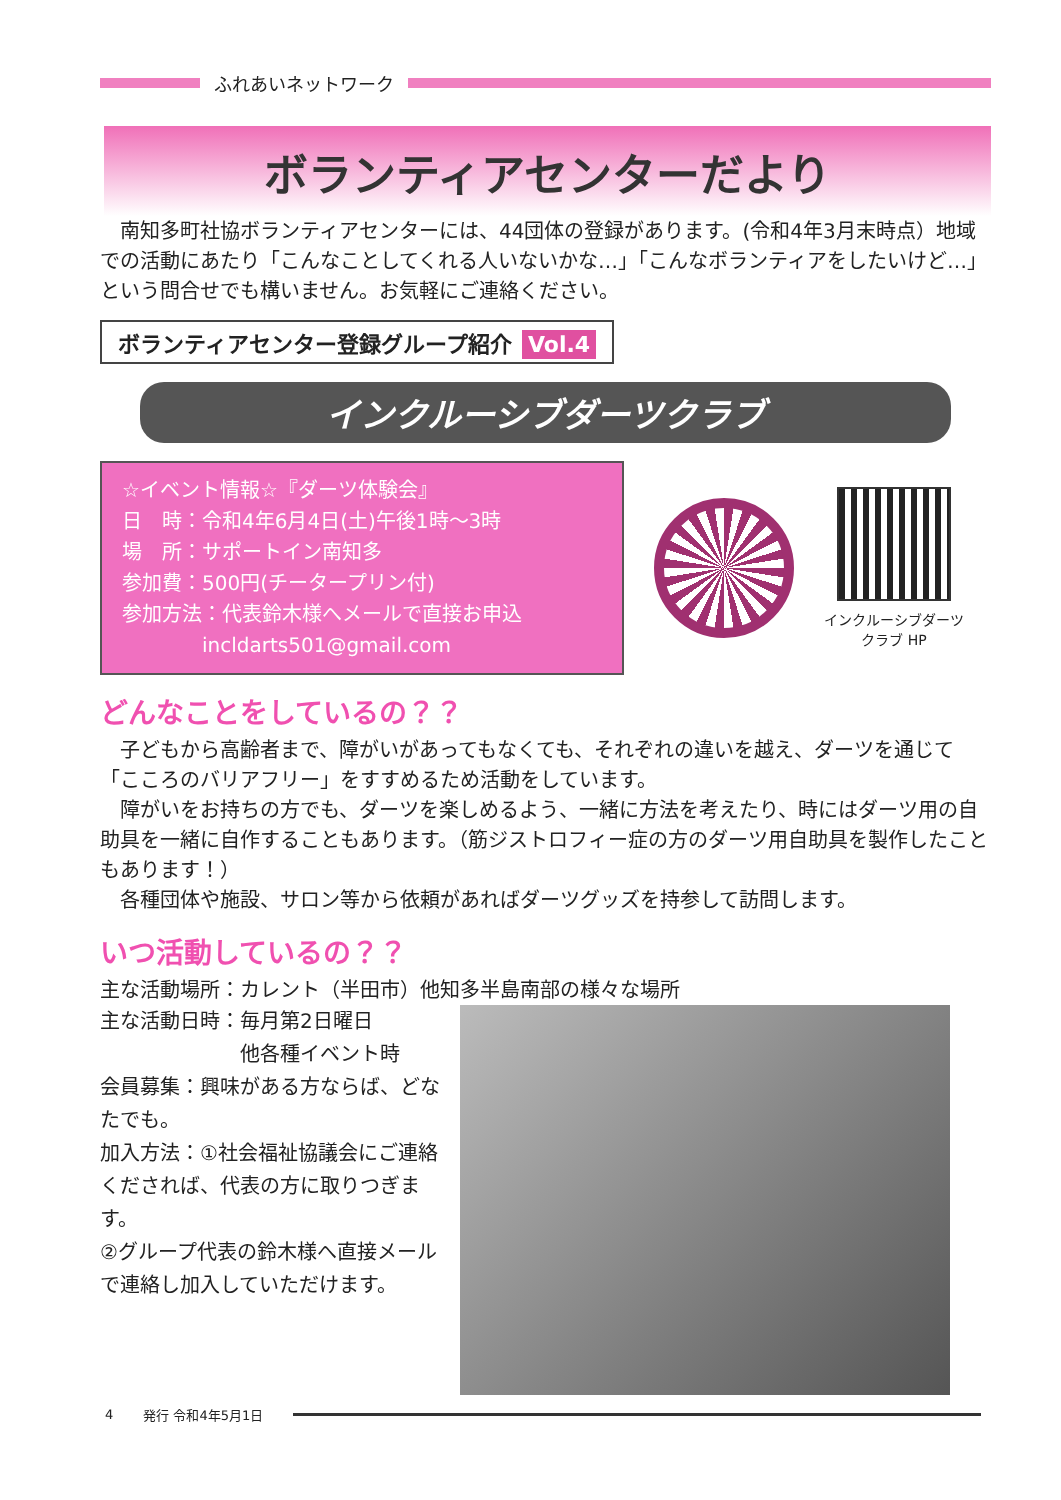ふれあいネットワーク
ボランティアセンターだより
　南知多町社協ボランティアセンターには、44団体の登録があります。(令和4年3月末時点）地域での活動にあたり「こんなことしてくれる人いないかな…」「こんなボランティアをしたいけど…」という問合せでも構いません。お気軽にご連絡ください。
ボランティアセンター登録グループ紹介 Vol.4
インクルーシブダーツクラブ
☆イベント情報☆『ダーツ体験会』
日　時：令和4年6月4日(土)午後1時～3時
場　所：サポートイン南知多
参加費：500円(チータープリン付)
参加方法：代表鈴木様へメールで直接お申込
　　　　incldarts501@gmail.com
インクルーシブダーツ
クラブ HP
どんなことをしているの？？
　子どもから高齢者まで、障がいがあってもなくても、それぞれの違いを越え、ダーツを通じて「こころのバリアフリー」をすすめるため活動をしています。
　障がいをお持ちの方でも、ダーツを楽しめるよう、一緒に方法を考えたり、時にはダーツ用の自助具を一緒に自作することもあります。（筋ジストロフィー症の方のダーツ用自助具を製作したこともあります！）
　各種団体や施設、サロン等から依頼があればダーツグッズを持参して訪問します。
いつ活動しているの？？
主な活動場所：カレント（半田市）他知多半島南部の様々な場所
主な活動日時：毎月第2日曜日
　　　　　　　他各種イベント時
会員募集：興味がある方ならば、どなたでも。
加入方法：①社会福祉協議会にご連絡くだされば、代表の方に取りつぎます。
②グループ代表の鈴木様へ直接メールで連絡し加入していただけます。
4 発行 令和4年5月1日